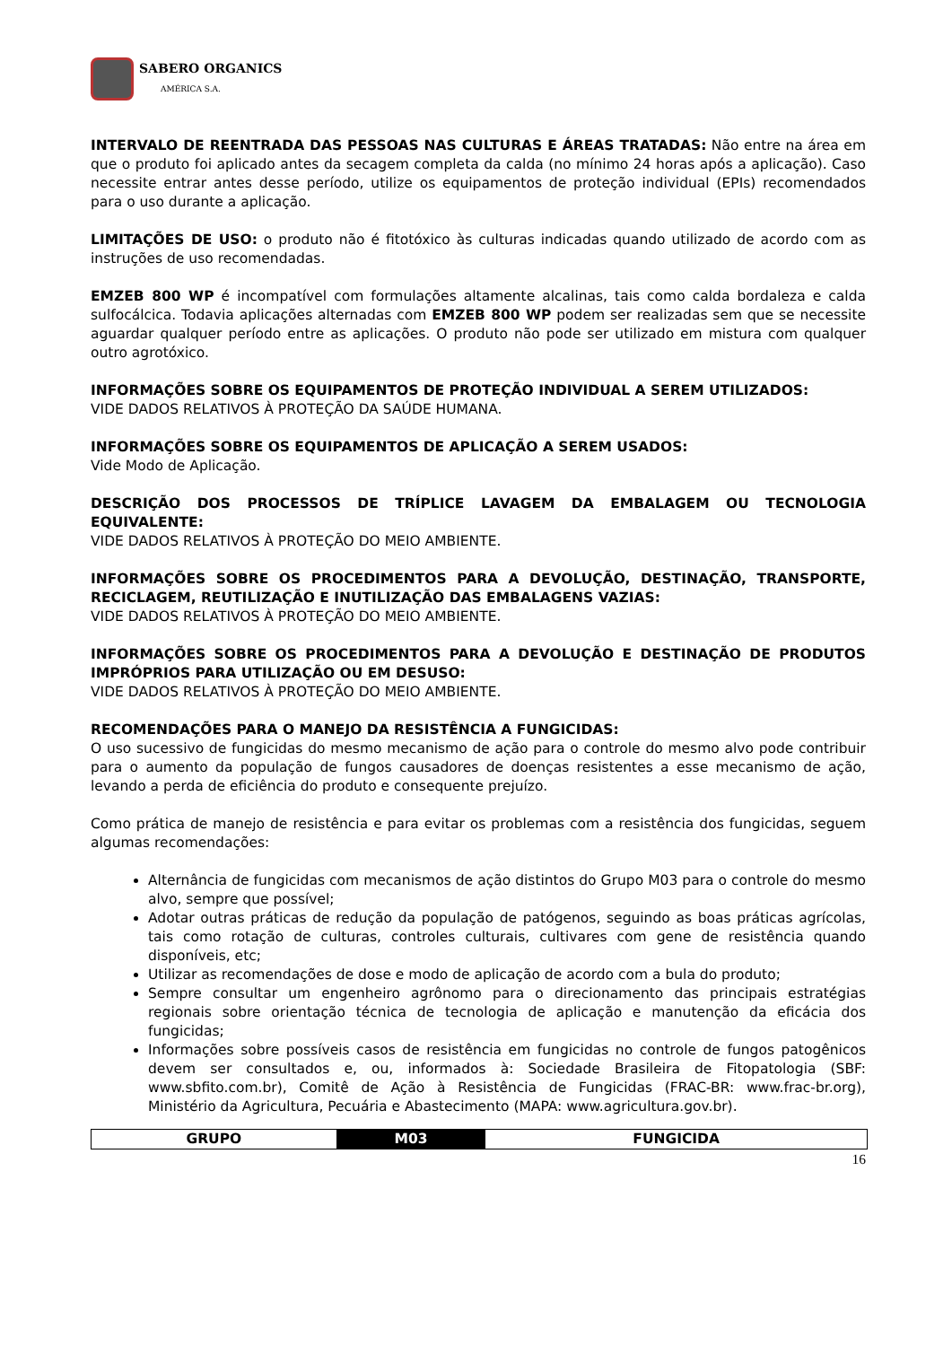SABERO ORGANICS
AMÉRICA S.A.
INTERVALO DE REENTRADA DAS PESSOAS NAS CULTURAS E ÁREAS TRATADAS: Não entre na área em que o produto foi aplicado antes da secagem completa da calda (no mínimo 24 horas após a aplicação). Caso necessite entrar antes desse período, utilize os equipamentos de proteção individual (EPIs) recomendados para o uso durante a aplicação.
LIMITAÇÕES DE USO: o produto não é fitotóxico às culturas indicadas quando utilizado de acordo com as instruções de uso recomendadas.
EMZEB 800 WP é incompatível com formulações altamente alcalinas, tais como calda bordaleza e calda sulfocálcica. Todavia aplicações alternadas com EMZEB 800 WP podem ser realizadas sem que se necessite aguardar qualquer período entre as aplicações. O produto não pode ser utilizado em mistura com qualquer outro agrotóxico.
INFORMAÇÕES SOBRE OS EQUIPAMENTOS DE PROTEÇÃO INDIVIDUAL A SEREM UTILIZADOS:
VIDE DADOS RELATIVOS À PROTEÇÃO DA SAÚDE HUMANA.
INFORMAÇÕES SOBRE OS EQUIPAMENTOS DE APLICAÇÃO A SEREM USADOS:
Vide Modo de Aplicação.
DESCRIÇÃO DOS PROCESSOS DE TRÍPLICE LAVAGEM DA EMBALAGEM OU TECNOLOGIA EQUIVALENTE:
VIDE DADOS RELATIVOS À PROTEÇÃO DO MEIO AMBIENTE.
INFORMAÇÕES SOBRE OS PROCEDIMENTOS PARA A DEVOLUÇÃO, DESTINAÇÃO, TRANSPORTE, RECICLAGEM, REUTILIZAÇÃO E INUTILIZAÇÃO DAS EMBALAGENS VAZIAS:
VIDE DADOS RELATIVOS À PROTEÇÃO DO MEIO AMBIENTE.
INFORMAÇÕES SOBRE OS PROCEDIMENTOS PARA A DEVOLUÇÃO E DESTINAÇÃO DE PRODUTOS IMPRÓPRIOS PARA UTILIZAÇÃO OU EM DESUSO:
VIDE DADOS RELATIVOS À PROTEÇÃO DO MEIO AMBIENTE.
RECOMENDAÇÕES PARA O MANEJO DA RESISTÊNCIA A FUNGICIDAS:
O uso sucessivo de fungicidas do mesmo mecanismo de ação para o controle do mesmo alvo pode contribuir para o aumento da população de fungos causadores de doenças resistentes a esse mecanismo de ação, levando a perda de eficiência do produto e consequente prejuízo.
Como prática de manejo de resistência e para evitar os problemas com a resistência dos fungicidas, seguem algumas recomendações:
Alternância de fungicidas com mecanismos de ação distintos do Grupo M03 para o controle do mesmo alvo, sempre que possível;
Adotar outras práticas de redução da população de patógenos, seguindo as boas práticas agrícolas, tais como rotação de culturas, controles culturais, cultivares com gene de resistência quando disponíveis, etc;
Utilizar as recomendações de dose e modo de aplicação de acordo com a bula do produto;
Sempre consultar um engenheiro agrônomo para o direcionamento das principais estratégias regionais sobre orientação técnica de tecnologia de aplicação e manutenção da eficácia dos fungicidas;
Informações sobre possíveis casos de resistência em fungicidas no controle de fungos patogênicos devem ser consultados e, ou, informados à: Sociedade Brasileira de Fitopatologia (SBF: www.sbfito.com.br), Comitê de Ação à Resistência de Fungicidas (FRAC-BR: www.frac-br.org), Ministério da Agricultura, Pecuária e Abastecimento (MAPA: www.agricultura.gov.br).
| GRUPO | M03 | FUNGICIDA |
16